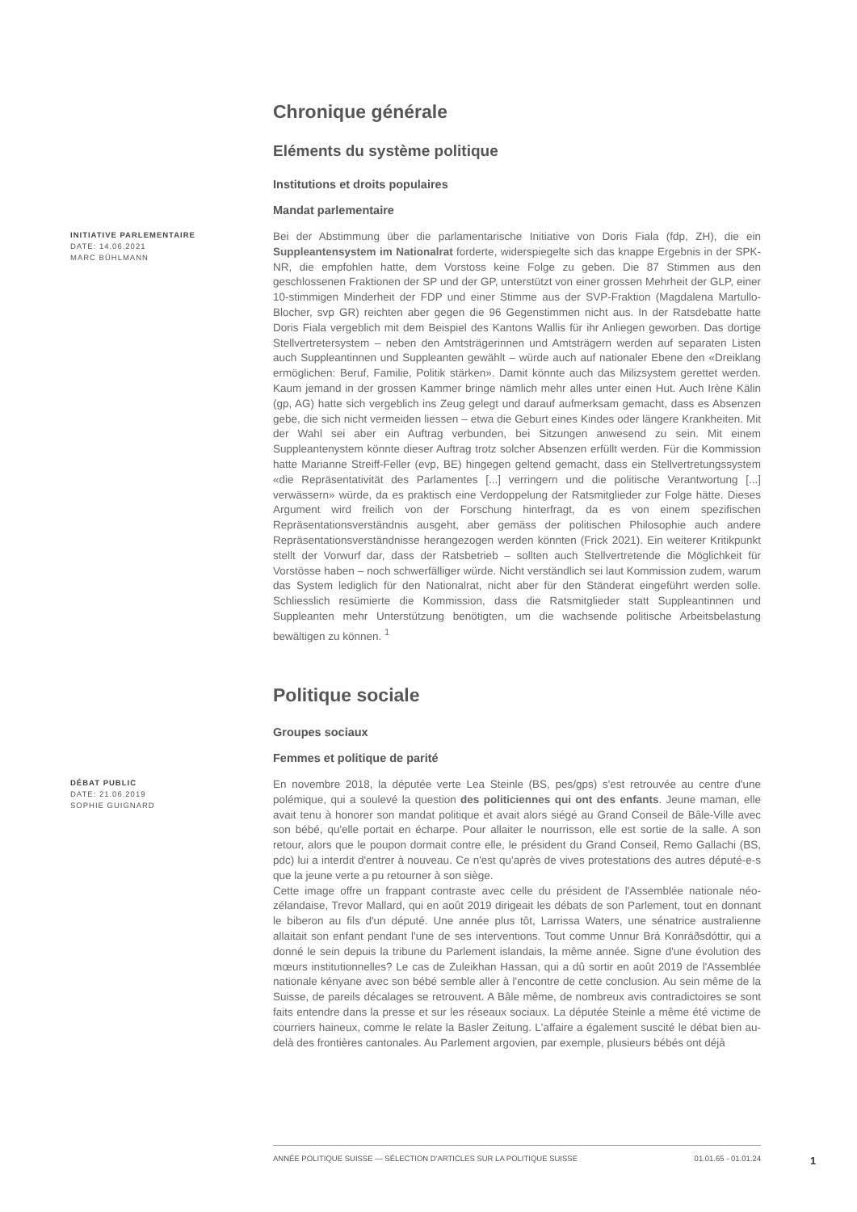Chronique générale
Eléments du système politique
Institutions et droits populaires
Mandat parlementaire
INITIATIVE PARLEMENTAIRE
DATE: 14.06.2021
MARC BÜHLMANN
Bei der Abstimmung über die parlamentarische Initiative von Doris Fiala (fdp, ZH), die ein Suppleantensystem im Nationalrat forderte, widerspiegelte sich das knappe Ergebnis in der SPK-NR, die empfohlen hatte, dem Vorstoss keine Folge zu geben. Die 87 Stimmen aus den geschlossenen Fraktionen der SP und der GP, unterstützt von einer grossen Mehrheit der GLP, einer 10-stimmigen Minderheit der FDP und einer Stimme aus der SVP-Fraktion (Magdalena Martullo-Blocher, svp GR) reichten aber gegen die 96 Gegenstimmen nicht aus. In der Ratsdebatte hatte Doris Fiala vergeblich mit dem Beispiel des Kantons Wallis für ihr Anliegen geworben. Das dortige Stellvertretersystem – neben den Amtsträgerinnen und Amtsträgern werden auf separaten Listen auch Suppleantinnen und Suppleanten gewählt – würde auch auf nationaler Ebene den «Dreiklang ermöglichen: Beruf, Familie, Politik stärken». Damit könnte auch das Milizsystem gerettet werden. Kaum jemand in der grossen Kammer bringe nämlich mehr alles unter einen Hut. Auch Irène Kälin (gp, AG) hatte sich vergeblich ins Zeug gelegt und darauf aufmerksam gemacht, dass es Absenzen gebe, die sich nicht vermeiden liessen – etwa die Geburt eines Kindes oder längere Krankheiten. Mit der Wahl sei aber ein Auftrag verbunden, bei Sitzungen anwesend zu sein. Mit einem Suppleantenystem könnte dieser Auftrag trotz solcher Absenzen erfüllt werden. Für die Kommission hatte Marianne Streiff-Feller (evp, BE) hingegen geltend gemacht, dass ein Stellvertretungssystem «die Repräsentativität des Parlamentes [...] verringern und die politische Verantwortung [...] verwässern» würde, da es praktisch eine Verdoppelung der Ratsmitglieder zur Folge hätte. Dieses Argument wird freilich von der Forschung hinterfragt, da es von einem spezifischen Repräsentationsverständnis ausgeht, aber gemäss der politischen Philosophie auch andere Repräsentationsverständnisse herangezogen werden könnten (Frick 2021). Ein weiterer Kritikpunkt stellt der Vorwurf dar, dass der Ratsbetrieb – sollten auch Stellvertretende die Möglichkeit für Vorstösse haben – noch schwerfälliger würde. Nicht verständlich sei laut Kommission zudem, warum das System lediglich für den Nationalrat, nicht aber für den Ständerat eingeführt werden solle. Schliesslich resümierte die Kommission, dass die Ratsmitglieder statt Suppleantinnen und Suppleanten mehr Unterstützung benötigten, um die wachsende politische Arbeitsbelastung bewältigen zu können. <sup>1</sup>
Politique sociale
Groupes sociaux
Femmes et politique de parité
DÉBAT PUBLIC
DATE: 21.06.2019
SOPHIE GUIGNARD
En novembre 2018, la députée verte Lea Steinle (BS, pes/gps) s'est retrouvée au centre d'une polémique, qui a soulevé la question des politiciennes qui ont des enfants. Jeune maman, elle avait tenu à honorer son mandat politique et avait alors siégé au Grand Conseil de Bâle-Ville avec son bébé, qu'elle portait en écharpe. Pour allaiter le nourrisson, elle est sortie de la salle. A son retour, alors que le poupon dormait contre elle, le président du Grand Conseil, Remo Gallachi (BS, pdc) lui a interdit d'entrer à nouveau. Ce n'est qu'après de vives protestations des autres député-e-s que la jeune verte a pu retourner à son siège.
Cette image offre un frappant contraste avec celle du président de l'Assemblée nationale néo-zélandaise, Trevor Mallard, qui en août 2019 dirigeait les débats de son Parlement, tout en donnant le biberon au fils d'un député. Une année plus tôt, Larrissa Waters, une sénatrice australienne allaitait son enfant pendant l'une de ses interventions. Tout comme Unnur Brá Konráðsdóttir, qui a donné le sein depuis la tribune du Parlement islandais, la même année. Signe d'une évolution des mœurs institutionnelles? Le cas de Zuleikhan Hassan, qui a dû sortir en août 2019 de l'Assemblée nationale kényane avec son bébé semble aller à l'encontre de cette conclusion. Au sein même de la Suisse, de pareils décalages se retrouvent. A Bâle même, de nombreux avis contradictoires se sont faits entendre dans la presse et sur les réseaux sociaux. La députée Steinle a même été victime de courriers haineux, comme le relate la Basler Zeitung. L'affaire a également suscité le débat bien au-delà des frontières cantonales. Au Parlement argovien, par exemple, plusieurs bébés ont déjà
ANNÉE POLITIQUE SUISSE — SÉLECTION D'ARTICLES SUR LA POLITIQUE SUISSE 01.01.65 - 01.01.24
1